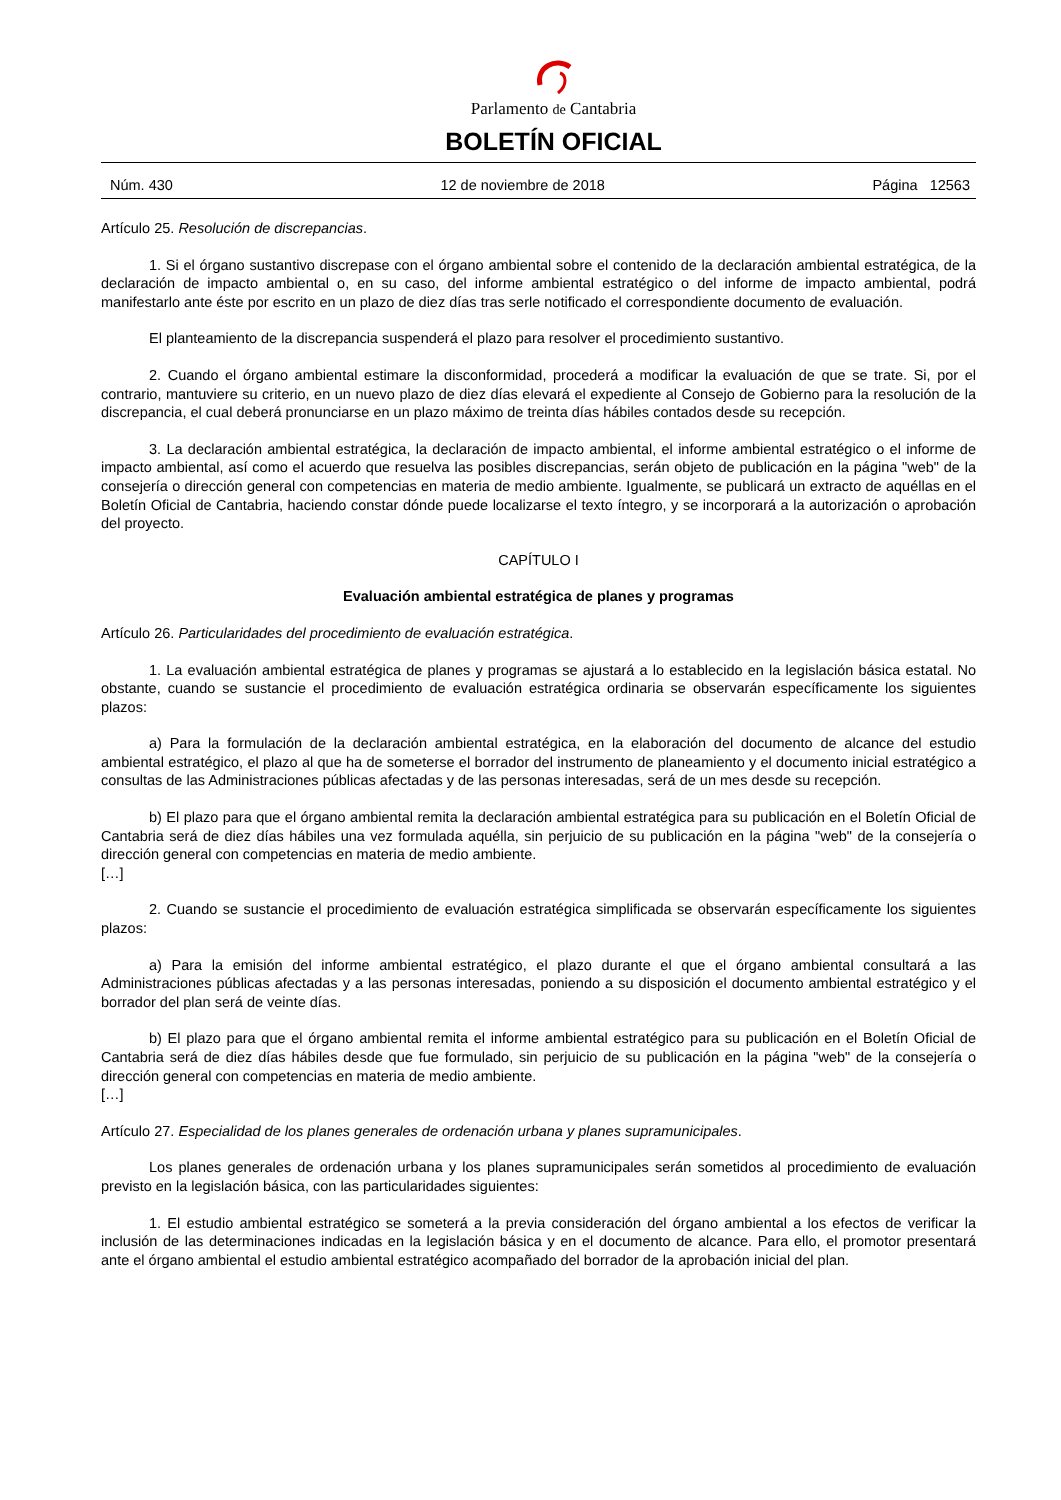Parlamento de Cantabria
BOLETÍN OFICIAL
Núm. 430 12 de noviembre de 2018 Página 12563
Artículo 25. Resolución de discrepancias.
1. Si el órgano sustantivo discrepase con el órgano ambiental sobre el contenido de la declaración ambiental estratégica, de la declaración de impacto ambiental o, en su caso, del informe ambiental estratégico o del informe de impacto ambiental, podrá manifestarlo ante éste por escrito en un plazo de diez días tras serle notificado el correspondiente documento de evaluación.
El planteamiento de la discrepancia suspenderá el plazo para resolver el procedimiento sustantivo.
2. Cuando el órgano ambiental estimare la disconformidad, procederá a modificar la evaluación de que se trate. Si, por el contrario, mantuviere su criterio, en un nuevo plazo de diez días elevará el expediente al Consejo de Gobierno para la resolución de la discrepancia, el cual deberá pronunciarse en un plazo máximo de treinta días hábiles contados desde su recepción.
3. La declaración ambiental estratégica, la declaración de impacto ambiental, el informe ambiental estratégico o el informe de impacto ambiental, así como el acuerdo que resuelva las posibles discrepancias, serán objeto de publicación en la página "web" de la consejería o dirección general con competencias en materia de medio ambiente. Igualmente, se publicará un extracto de aquéllas en el Boletín Oficial de Cantabria, haciendo constar dónde puede localizarse el texto íntegro, y se incorporará a la autorización o aprobación del proyecto.
CAPÍTULO I
Evaluación ambiental estratégica de planes y programas
Artículo 26. Particularidades del procedimiento de evaluación estratégica.
1. La evaluación ambiental estratégica de planes y programas se ajustará a lo establecido en la legislación básica estatal. No obstante, cuando se sustancie el procedimiento de evaluación estratégica ordinaria se observarán específicamente los siguientes plazos:
a) Para la formulación de la declaración ambiental estratégica, en la elaboración del documento de alcance del estudio ambiental estratégico, el plazo al que ha de someterse el borrador del instrumento de planeamiento y el documento inicial estratégico a consultas de las Administraciones públicas afectadas y de las personas interesadas, será de un mes desde su recepción.
b) El plazo para que el órgano ambiental remita la declaración ambiental estratégica para su publicación en el Boletín Oficial de Cantabria será de diez días hábiles una vez formulada aquélla, sin perjuicio de su publicación en la página "web" de la consejería o dirección general con competencias en materia de medio ambiente.
[…]
2. Cuando se sustancie el procedimiento de evaluación estratégica simplificada se observarán específicamente los siguientes plazos:
a) Para la emisión del informe ambiental estratégico, el plazo durante el que el órgano ambiental consultará a las Administraciones públicas afectadas y a las personas interesadas, poniendo a su disposición el documento ambiental estratégico y el borrador del plan será de veinte días.
b) El plazo para que el órgano ambiental remita el informe ambiental estratégico para su publicación en el Boletín Oficial de Cantabria será de diez días hábiles desde que fue formulado, sin perjuicio de su publicación en la página "web" de la consejería o dirección general con competencias en materia de medio ambiente.
[…]
Artículo 27. Especialidad de los planes generales de ordenación urbana y planes supramunicipales.
Los planes generales de ordenación urbana y los planes supramunicipales serán sometidos al procedimiento de evaluación previsto en la legislación básica, con las particularidades siguientes:
1. El estudio ambiental estratégico se someterá a la previa consideración del órgano ambiental a los efectos de verificar la inclusión de las determinaciones indicadas en la legislación básica y en el documento de alcance. Para ello, el promotor presentará ante el órgano ambiental el estudio ambiental estratégico acompañado del borrador de la aprobación inicial del plan.